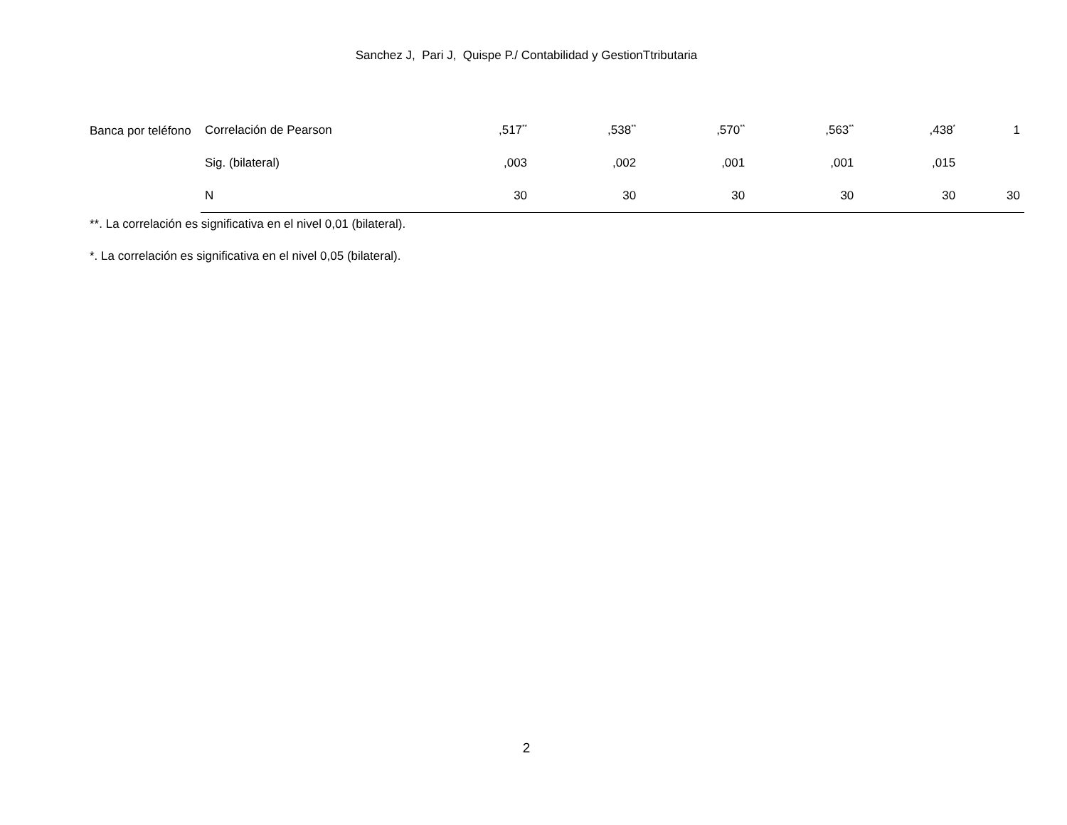Sanchez J, Pari J, Quispe P./ Contabilidad y GestionTtributaria
| Banca por teléfono | Correlación de Pearson | ,517<sup>**</sup> | ,538<sup>**</sup> | ,570<sup>**</sup> | ,563<sup>**</sup> | ,438<sup>*</sup> | 1 |
| | Sig. (bilateral) | ,003 | ,002 | ,001 | ,001 | ,015 | |
| | N | 30 | 30 | 30 | 30 | 30 | 30 |
**. La correlación es significativa en el nivel 0,01 (bilateral).
*. La correlación es significativa en el nivel 0,05 (bilateral).
2